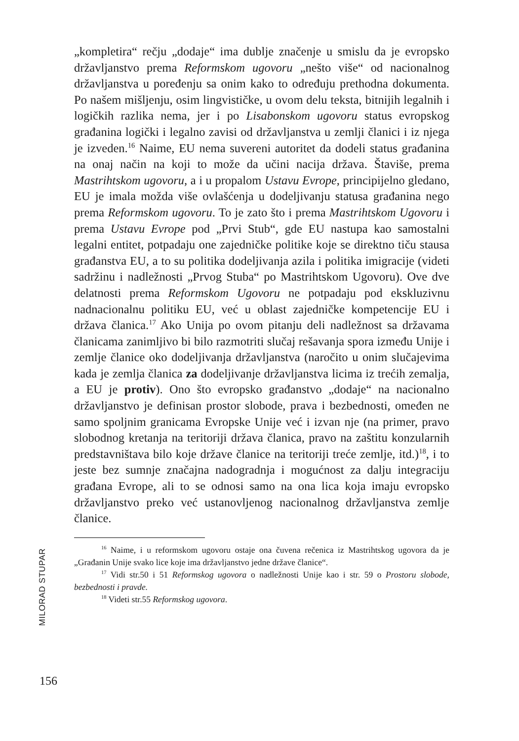„kompletira“ rečju „dodaje“ ima dublje značenje u smislu da je evropsko državljanstvo prema Reformskom ugovoru „nešto više“ od nacionalnog državljanstva u poređenju sa onim kako to određuju prethodna dokumenta. Po našem mišljenju, osim lingvističke, u ovom delu teksta, bitnijih legalnih i logičkih razlika nema, jer i po Lisabonskom ugovoru status evropskog građanina logički i legalno zavisi od državljanstva u zemlji članici i iz njega je izveden.<sup>16</sup> Naime, EU nema suvereni autoritet da dodeli status građanina na onaj način na koji to može da učini nacija država. Štaviše, prema Mastrihtskom ugovoru, a i u propalom Ustavu Evrope, principijelno gledano, EU je imala možda više ovlašćenja u dodeljivanju statusa građanina nego prema Reformskom ugovoru. To je zato što i prema Mastrihtskom Ugovoru i prema Ustavu Evrope pod „Prvi Stub“, gde EU nastupa kao samostalni legalni entitet, potpadaju one zajedničke politike koje se direktno tiču stausa građanstva EU, a to su politika dodeljivanja azila i politika imigracije (videti sadržinu i nadležnosti „Prvog Stuba“ po Mastrihtskom Ugovoru). Ove dve delatnosti prema Reformskom Ugovoru ne potpadaju pod ekskluzivnu nadnacionalnu politiku EU, već u oblast zajedničke kompetencije EU i država članica.<sup>17</sup> Ako Unija po ovom pitanju deli nadležnost sa državama članicama zanimljivo bi bilo razmotriti slučaj rešavanja spora između Unije i zemlje članice oko dodeljivanja državljanstva (naročito u onim slučajevima kada je zemlja članica za dodeljivanje državljanstva licima iz trećih zemalja, a EU je protiv). Ono što evropsko građanstvo „dodaje“ na nacionalno državljanstvo je definisan prostor slobode, prava i bezbednosti, omeđen ne samo spoljnim granicama Evropske Unije već i izvan nje (na primer, pravo slobodnog kretanja na teritoriji država članica, pravo na zaštitu konzularnih predstavništava bilo koje države članice na teritoriji treće zemlje, itd.)<sup>18</sup>, i to jeste bez sumnje značajna nadogradnja i mogućnost za dalju integraciju građana Evrope, ali to se odnosi samo na ona lica koja imaju evropsko državljanstvo preko već ustanovljenog nacionalnog državljanstva zemlje članice.
<sup>16</sup> Naime, i u reformskom ugovoru ostaje ona čuvena rečenica iz Mastrihtskog ugovora da je „Građanin Unije svako lice koje ima državljanstvo jedne države članice“.
<sup>17</sup> Vidi str.50 i 51 Reformskog ugovora o nadležnosti Unije kao i str. 59 o Prostoru slobode, bezbednosti i pravde.
<sup>18</sup> Videti str.55 Reformskog ugovora.
MILORAD STUPAR
156